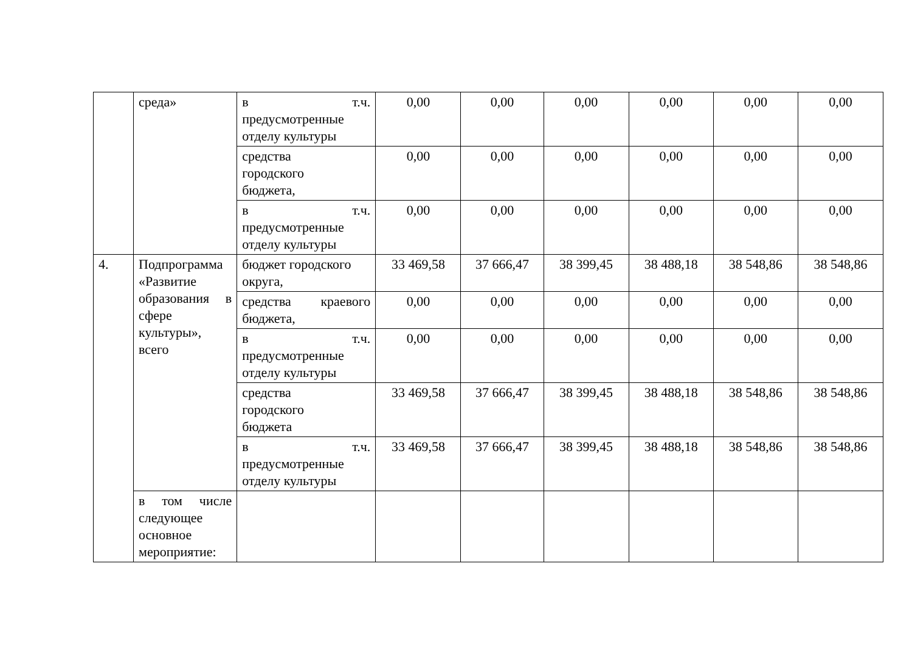| | среда» | в т.ч. предусмотренные отделу культуры | 0,00 | 0,00 | 0,00 | 0,00 | 0,00 | 0,00 |
| | | средства городского бюджета, | 0,00 | 0,00 | 0,00 | 0,00 | 0,00 | 0,00 |
| | | в т.ч. предусмотренные отделу культуры | 0,00 | 0,00 | 0,00 | 0,00 | 0,00 | 0,00 |
| 4. | Подпрограмма «Развитие образования в сфере культуры», всего | бюджет городского округа, | 33 469,58 | 37 666,47 | 38 399,45 | 38 488,18 | 38 548,86 | 38 548,86 |
| | | средства краевого бюджета, | 0,00 | 0,00 | 0,00 | 0,00 | 0,00 | 0,00 |
| | | в т.ч. предусмотренные отделу культуры | 0,00 | 0,00 | 0,00 | 0,00 | 0,00 | 0,00 |
| | | средства городского бюджета | 33 469,58 | 37 666,47 | 38 399,45 | 38 488,18 | 38 548,86 | 38 548,86 |
| | | в т.ч. предусмотренные отделу культуры | 33 469,58 | 37 666,47 | 38 399,45 | 38 488,18 | 38 548,86 | 38 548,86 |
| | в том числе следующее основное мероприятие: | | | | | | | |